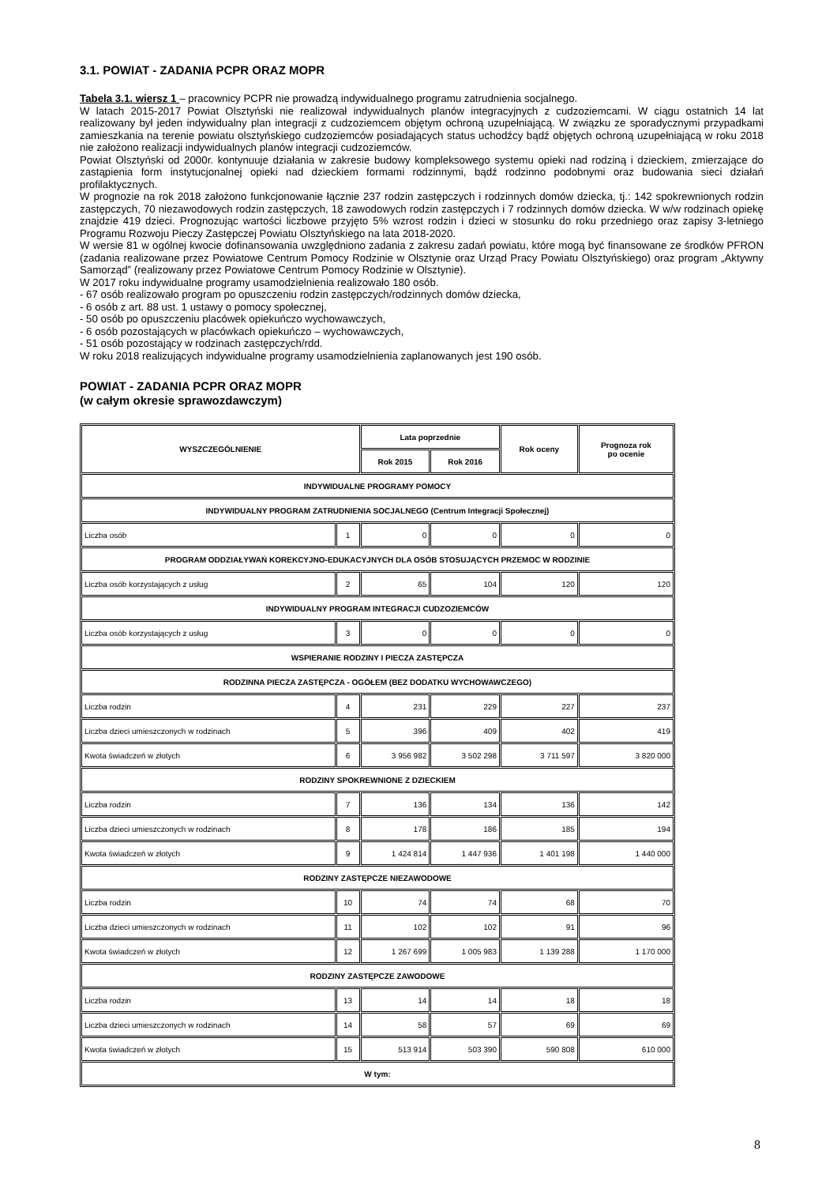3.1. POWIAT - ZADANIA PCPR ORAZ MOPR
Tabela 3.1. wiersz 1 – pracownicy PCPR nie prowadzą indywidualnego programu zatrudnienia socjalnego.
W latach 2015-2017 Powiat Olsztyński nie realizował indywidualnych planów integracyjnych z cudzoziemcami. W ciągu ostatnich 14 lat realizowany był jeden indywidualny plan integracji z cudzoziemcem objętym ochroną uzupełniającą. W związku ze sporadycznymi przypadkami zamieszkania na terenie powiatu olsztyńskiego cudzoziemców posiadających status uchodźcy bądź objętych ochroną uzupełniającą w roku 2018 nie założono realizacji indywidualnych planów integracji cudzoziemców.
Powiat Olsztyński od 2000r. kontynuuje działania w zakresie budowy kompleksowego systemu opieki nad rodziną i dzieckiem, zmierzające do zastąpienia form instytucjonalnej opieki nad dzieckiem formami rodzinnymi, bądź rodzinno podobnymi oraz budowania sieci działań profilaktycznych.
W prognozie na rok 2018 założono funkcjonowanie łącznie 237 rodzin zastępczych i rodzinnych domów dziecka, tj.: 142 spokrewnionych rodzin zastępczych, 70 niezawodowych rodzin zastępczych, 18 zawodowych rodzin zastępczych i 7 rodzinnych domów dziecka. W w/w rodzinach opiekę znajdzie 419 dzieci. Prognozując wartości liczbowe przyjęto 5% wzrost rodzin i dzieci w stosunku do roku przedniego oraz zapisy 3-letniego Programu Rozwoju Pieczy Zastępczej Powiatu Olsztyńskiego na lata 2018-2020.
W wersie 81 w ogólnej kwocie dofinansowania uwzględniono zadania z zakresu zadań powiatu, które mogą być finansowane ze środków PFRON (zadania realizowane przez Powiatowe Centrum Pomocy Rodzinie w Olsztynie oraz Urząd Pracy Powiatu Olsztyńskiego) oraz program „Aktywny Samorząd” (realizowany przez Powiatowe Centrum Pomocy Rodzinie w Olsztynie).
W 2017 roku indywidualne programy usamodzielnienia realizowało 180 osób.
- 67 osób realizowało program po opuszczeniu rodzin zastępczych/rodzinnych domów dziecka,
- 6 osób z art. 88 ust. 1 ustawy o pomocy społecznej,
- 50 osób po opuszczeniu placówek opiekuńczo wychowawczych,
- 6 osób pozostających w placówkach opiekuńczo – wychowawczych,
- 51 osób pozostający w rodzinach zastępczych/rdd.
W roku 2018 realizujących indywidualne programy usamodzielnienia zaplanowanych jest 190 osób.
POWIAT - ZADANIA PCPR ORAZ MOPR
(w całym okresie sprawozdawczym)
| WYSZCZEGÓLNIENIE | | Lata poprzednie | | Rok oceny | Prognoza rok po ocenie |
| --- | --- | --- | --- | --- | --- |
| | | Rok 2015 | Rok 2016 | | |
| INDYWIDUALNE PROGRAMY POMOCY | | | | | |
| INDYWIDUALNY PROGRAM ZATRUDNIENIA SOCJALNEGO (Centrum Integracji Społecznej) | | | | | |
| Liczba osób | 1 | 0 | 0 | 0 | 0 |
| PROGRAM ODDZIAŁYWAŃ KOREKCYJNO-EDUKACYJNYCH DLA OSÓB STOSUJĄCYCH PRZEMOC W RODZINIE | | | | | |
| Liczba osób korzystających z usług | 2 | 65 | 104 | 120 | 120 |
| INDYWIDUALNY PROGRAM INTEGRACJI CUDZOZIEMCÓW | | | | | |
| Liczba osób korzystających z usług | 3 | 0 | 0 | 0 | 0 |
| WSPIERANIE RODZINY I PIECZA ZASTĘPCZA | | | | | |
| RODZINNA PIECZA ZASTĘPCZA - OGÓŁEM (BEZ DODATKU WYCHOWAWCZEGO) | | | | | |
| Liczba rodzin | 4 | 231 | 229 | 227 | 237 |
| Liczba dzieci umieszczonych w rodzinach | 5 | 396 | 409 | 402 | 419 |
| Kwota świadczeń w złotych | 6 | 3 956 982 | 3 502 298 | 3 711 597 | 3 820 000 |
| RODZINY SPOKREWNIONE Z DZIECKIEM | | | | | |
| Liczba rodzin | 7 | 136 | 134 | 136 | 142 |
| Liczba dzieci umieszczonych w rodzinach | 8 | 178 | 186 | 185 | 194 |
| Kwota świadczeń w złotych | 9 | 1 424 814 | 1 447 936 | 1 401 198 | 1 440 000 |
| RODZINY ZASTĘPCZE NIEZAWODOWE | | | | | |
| Liczba rodzin | 10 | 74 | 74 | 68 | 70 |
| Liczba dzieci umieszczonych w rodzinach | 11 | 102 | 102 | 91 | 96 |
| Kwota świadczeń w złotych | 12 | 1 267 699 | 1 005 983 | 1 139 288 | 1 170 000 |
| RODZINY ZASTĘPCZE ZAWODOWE | | | | | |
| Liczba rodzin | 13 | 14 | 14 | 18 | 18 |
| Liczba dzieci umieszczonych w rodzinach | 14 | 58 | 57 | 69 | 69 |
| Kwota świadczeń w złotych | 15 | 513 914 | 503 390 | 590 808 | 610 000 |
| W tym: | | | | | |
8